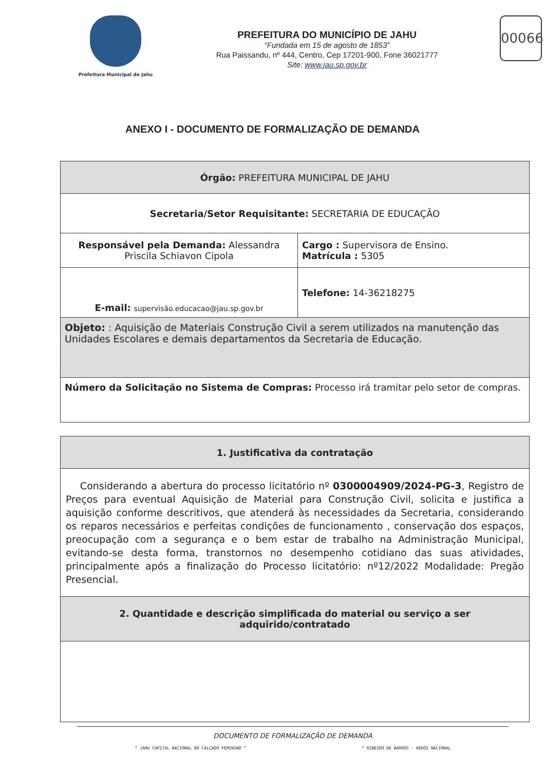Prefeitura Municipal de Jahu
PREFEITURA DO MUNICÍPIO DE JAHU
“Fundada em 15 de agosto de 1853”
Rua Paissandu, nº 444, Centro, Cep 17201-900, Fone 36021777
Site: www.jau.sp.gov.br
00066
ANEXO I - DOCUMENTO DE FORMALIZAÇÃO DE DEMANDA
| Órgão: PREFEITURA MUNICIPAL DE JAHU | |
| Secretaria/Setor Requisitante: SECRETARIA DE EDUCAÇÃO | |
| Responsável pela Demanda: Alessandra Priscila Schiavon Cipola | Cargo : Supervisora de Ensino. Matrícula : 5305 |
| E-mail: supervisão.educacao@jau.sp.gov.br | Telefone: 14-36218275 |
| Objeto: : Aquisição de Materiais Construção Civil a serem utilizados na manutenção das Unidades Escolares e demais departamentos da Secretaria de Educação. | |
| Número da Solicitação no Sistema de Compras: Processo irá tramitar pelo setor de compras. | |
| 1. Justificativa da contratação |
| Considerando a abertura do processo licitatório nº 0300004909/2024-PG-3 , Registro de Preços para eventual Aquisição de Material para Construção Civil, solicita e justifica a aquisição conforme descritivos, que atenderá às necessidades da Secretaria, considerando os reparos necessários e perfeitas condições de funcionamento , conservação dos espaços, preocupação com a segurança e o bem estar de trabalho na Administração Municipal, evitando-se desta forma, transtornos no desempenho cotidiano das suas atividades, principalmente após a finalização do Processo licitatório: nº12/2022 Modalidade: Pregão Presencial. |
| 2. Quantidade e descrição simplificada do material ou serviço a ser adquirido/contratado |
DOCUMENTO DE FORMALIZAÇÃO DE DEMANDA
“ JAHU CAPITAL NACIONAL DO CALÇADO FEMININO ” “ RIBEIRO DE BARROS - HERÓI NACIONAL